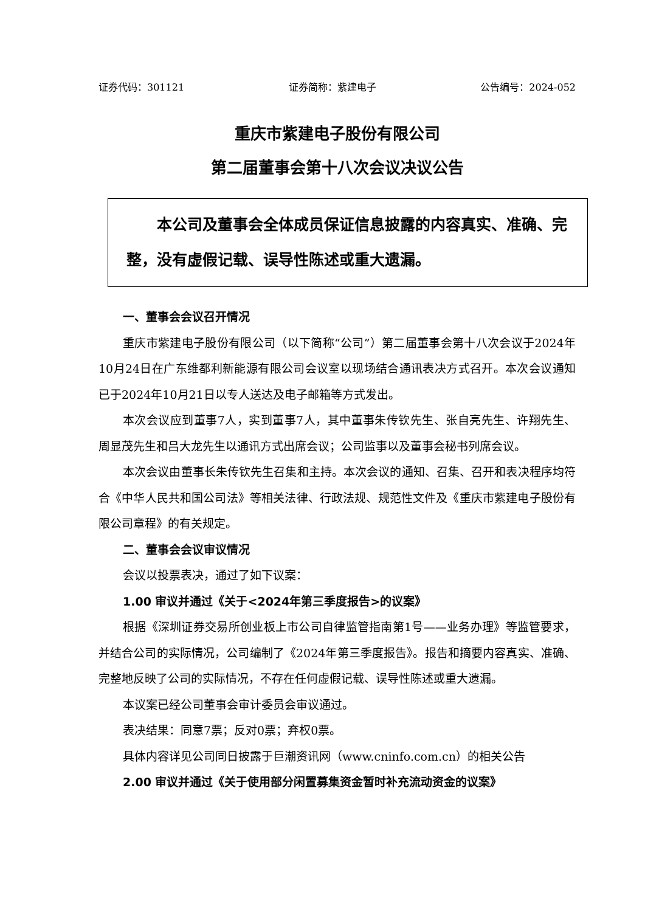证券代码：301121 证券简称：紫建电子 公告编号：2024-052
重庆市紫建电子股份有限公司
第二届董事会第十八次会议决议公告
　　本公司及董事会全体成员保证信息披露的内容真实、准确、完整，没有虚假记载、误导性陈述或重大遗漏。
一、董事会会议召开情况
重庆市紫建电子股份有限公司（以下简称“公司”）第二届董事会第十八次会议于2024年10月24日在广东维都利新能源有限公司会议室以现场结合通讯表决方式召开。本次会议通知已于2024年10月21日以专人送达及电子邮箱等方式发出。
本次会议应到董事7人，实到董事7人，其中董事朱传钦先生、张自亮先生、许翔先生、周显茂先生和吕大龙先生以通讯方式出席会议；公司监事以及董事会秘书列席会议。
本次会议由董事长朱传钦先生召集和主持。本次会议的通知、召集、召开和表决程序均符合《中华人民共和国公司法》等相关法律、行政法规、规范性文件及《重庆市紫建电子股份有限公司章程》的有关规定。
二、董事会会议审议情况
会议以投票表决，通过了如下议案：
1.00 审议并通过《关于<2024年第三季度报告>的议案》
根据《深圳证券交易所创业板上市公司自律监管指南第1号——业务办理》等监管要求，并结合公司的实际情况，公司编制了《2024年第三季度报告》。报告和摘要内容真实、准确、完整地反映了公司的实际情况，不存在任何虚假记载、误导性陈述或重大遗漏。
本议案已经公司董事会审计委员会审议通过。
表决结果：同意7票；反对0票；弃权0票。
具体内容详见公司同日披露于巨潮资讯网（www.cninfo.com.cn）的相关公告
2.00 审议并通过《关于使用部分闲置募集资金暂时补充流动资金的议案》